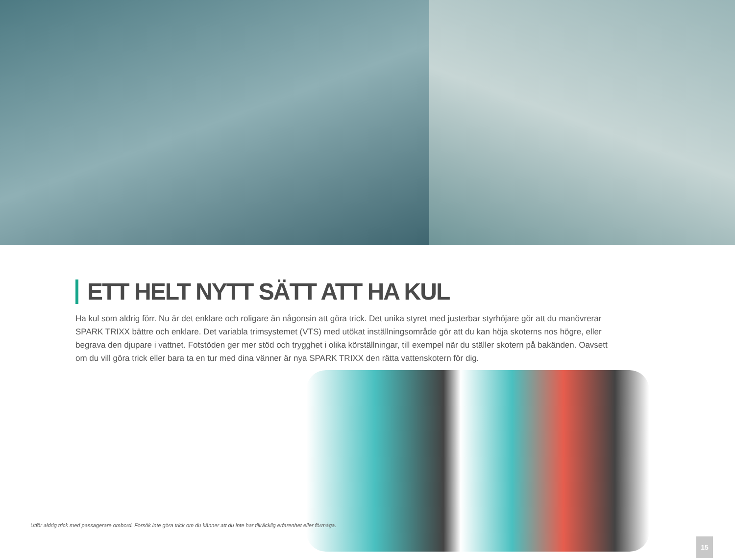ETT HELT NYTT SÄTT ATT HA KUL
Ha kul som aldrig förr. Nu är det enklare och roligare än någonsin att göra trick. Det unika styret med justerbar styrhöjare gör att du manövrerar SPARK TRIXX bättre och enklare. Det variabla trimsystemet (VTS) med utökat inställningsområde gör att du kan höja skoterns nos högre, eller begrava den djupare i vattnet. Fotstöden ger mer stöd och trygghet i olika körställningar, till exempel när du ställer skotern på bakänden. Oavsett om du vill göra trick eller bara ta en tur med dina vänner är nya SPARK TRIXX den rätta vattenskotern för dig.
Utför aldrig trick med passagerare ombord. Försök inte göra trick om du känner att du inte har tillräcklig erfarenhet eller förmåga.
15